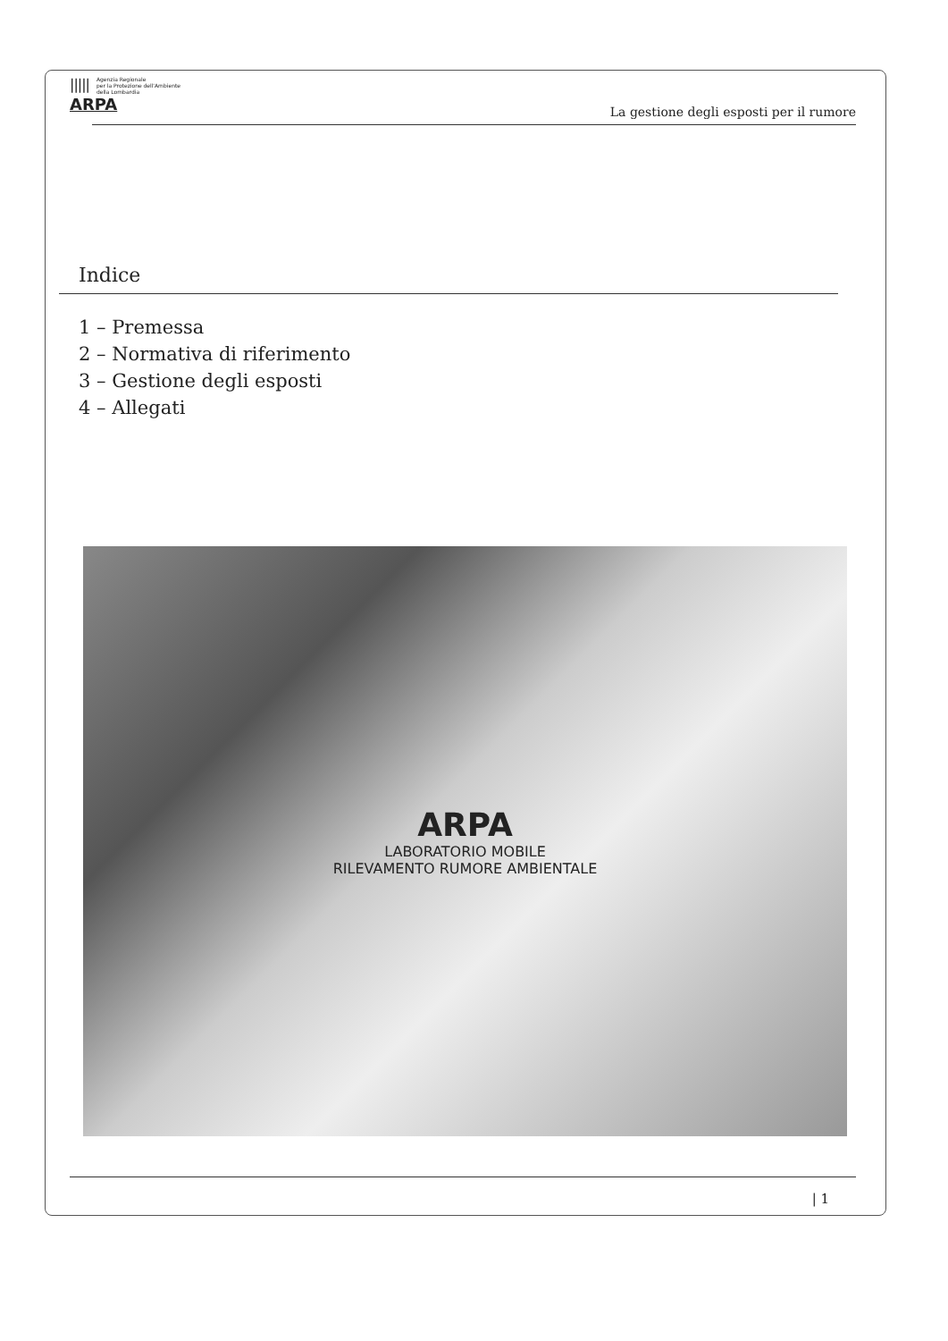||||| Agenzia Regionale
per la Protezione dell'Ambiente
della Lombardia
ARPA
La gestione degli esposti per il rumore
Indice
1 – Premessa
2 – Normativa di riferimento
3 – Gestione degli esposti
4 – Allegati
ARPA
LABORATORIO MOBILE
RILEVAMENTO RUMORE AMBIENTALE
| 1